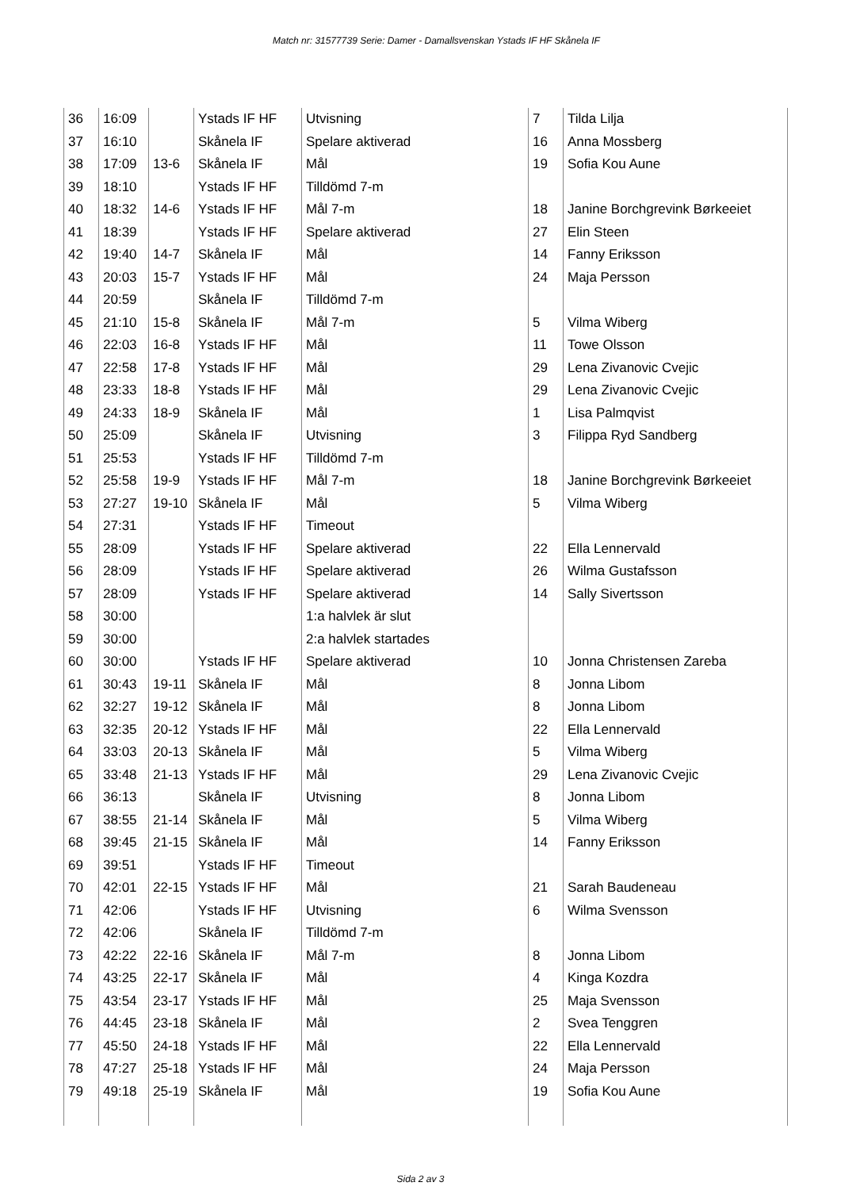Match nr: 31577739 Serie: Damer - Damallsvenskan Ystads IF HF Skånela IF
| 36 | 16:09 | | Ystads IF HF | Utvisning | 7 | Tilda Lilja |
| 37 | 16:10 | | Skånela IF | Spelare aktiverad | 16 | Anna Mossberg |
| 38 | 17:09 | 13-6 | Skånela IF | Mål | 19 | Sofia Kou Aune |
| 39 | 18:10 | | Ystads IF HF | Tilldömd 7-m | | |
| 40 | 18:32 | 14-6 | Ystads IF HF | Mål 7-m | 18 | Janine Borchgrevink Børkeeiet |
| 41 | 18:39 | | Ystads IF HF | Spelare aktiverad | 27 | Elin Steen |
| 42 | 19:40 | 14-7 | Skånela IF | Mål | 14 | Fanny Eriksson |
| 43 | 20:03 | 15-7 | Ystads IF HF | Mål | 24 | Maja Persson |
| 44 | 20:59 | | Skånela IF | Tilldömd 7-m | | |
| 45 | 21:10 | 15-8 | Skånela IF | Mål 7-m | 5 | Vilma Wiberg |
| 46 | 22:03 | 16-8 | Ystads IF HF | Mål | 11 | Towe Olsson |
| 47 | 22:58 | 17-8 | Ystads IF HF | Mål | 29 | Lena Zivanovic Cvejic |
| 48 | 23:33 | 18-8 | Ystads IF HF | Mål | 29 | Lena Zivanovic Cvejic |
| 49 | 24:33 | 18-9 | Skånela IF | Mål | 1 | Lisa Palmqvist |
| 50 | 25:09 | | Skånela IF | Utvisning | 3 | Filippa Ryd Sandberg |
| 51 | 25:53 | | Ystads IF HF | Tilldömd 7-m | | |
| 52 | 25:58 | 19-9 | Ystads IF HF | Mål 7-m | 18 | Janine Borchgrevink Børkeeiet |
| 53 | 27:27 | 19-10 | Skånela IF | Mål | 5 | Vilma Wiberg |
| 54 | 27:31 | | Ystads IF HF | Timeout | | |
| 55 | 28:09 | | Ystads IF HF | Spelare aktiverad | 22 | Ella Lennervald |
| 56 | 28:09 | | Ystads IF HF | Spelare aktiverad | 26 | Wilma Gustafsson |
| 57 | 28:09 | | Ystads IF HF | Spelare aktiverad | 14 | Sally Sivertsson |
| 58 | 30:00 | | | 1:a halvlek är slut | | |
| 59 | 30:00 | | | 2:a halvlek startades | | |
| 60 | 30:00 | | Ystads IF HF | Spelare aktiverad | 10 | Jonna Christensen Zareba |
| 61 | 30:43 | 19-11 | Skånela IF | Mål | 8 | Jonna Libom |
| 62 | 32:27 | 19-12 | Skånela IF | Mål | 8 | Jonna Libom |
| 63 | 32:35 | 20-12 | Ystads IF HF | Mål | 22 | Ella Lennervald |
| 64 | 33:03 | 20-13 | Skånela IF | Mål | 5 | Vilma Wiberg |
| 65 | 33:48 | 21-13 | Ystads IF HF | Mål | 29 | Lena Zivanovic Cvejic |
| 66 | 36:13 | | Skånela IF | Utvisning | 8 | Jonna Libom |
| 67 | 38:55 | 21-14 | Skånela IF | Mål | 5 | Vilma Wiberg |
| 68 | 39:45 | 21-15 | Skånela IF | Mål | 14 | Fanny Eriksson |
| 69 | 39:51 | | Ystads IF HF | Timeout | | |
| 70 | 42:01 | 22-15 | Ystads IF HF | Mål | 21 | Sarah Baudeneau |
| 71 | 42:06 | | Ystads IF HF | Utvisning | 6 | Wilma Svensson |
| 72 | 42:06 | | Skånela IF | Tilldömd 7-m | | |
| 73 | 42:22 | 22-16 | Skånela IF | Mål 7-m | 8 | Jonna Libom |
| 74 | 43:25 | 22-17 | Skånela IF | Mål | 4 | Kinga Kozdra |
| 75 | 43:54 | 23-17 | Ystads IF HF | Mål | 25 | Maja Svensson |
| 76 | 44:45 | 23-18 | Skånela IF | Mål | 2 | Svea Tenggren |
| 77 | 45:50 | 24-18 | Ystads IF HF | Mål | 22 | Ella Lennervald |
| 78 | 47:27 | 25-18 | Ystads IF HF | Mål | 24 | Maja Persson |
| 79 | 49:18 | 25-19 | Skånela IF | Mål | 19 | Sofia Kou Aune |
Sida 2 av 3